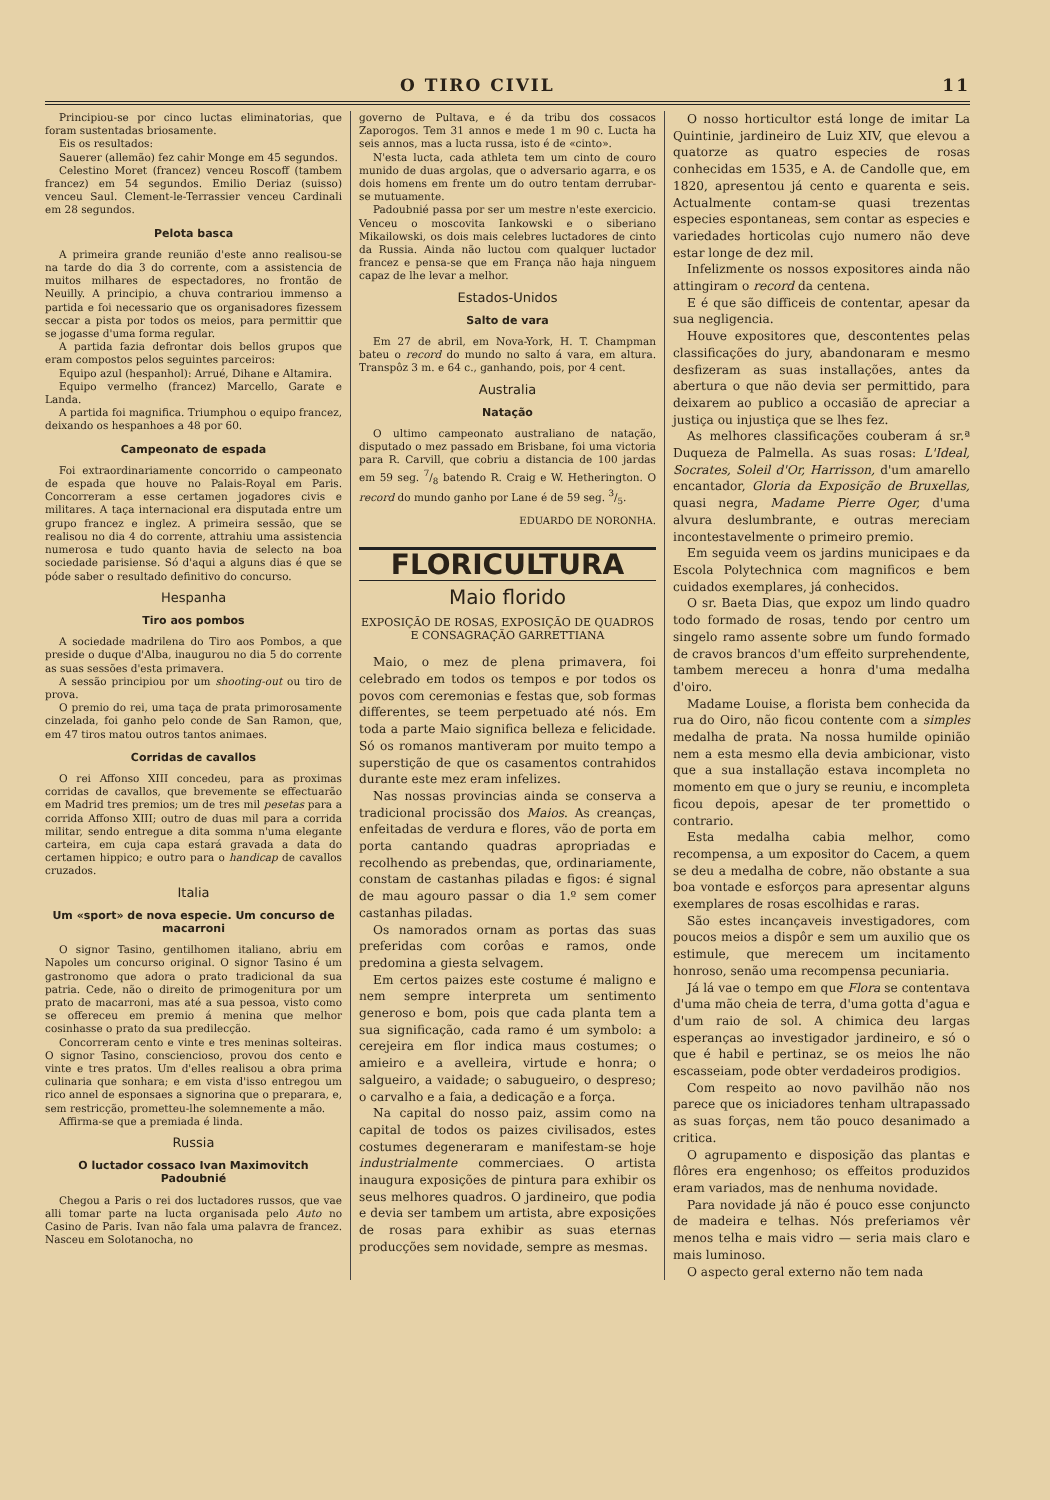O TIRO CIVIL 11
Principiou-se por cinco luctas eliminatorias, que foram sustentadas briosamente.
Eis os resultados:
Sauerer (allemão) fez cahir Monge em 45 segundos.
Celestino Moret (francez) venceu Roscoff (tambem francez) em 54 segundos. Emilio Deriaz (suisso) venceu Saul. Clement-le-Terrassier venceu Cardinali em 28 segundos.
Pelota basca
A primeira grande reunião d'este anno realisou-se na tarde do dia 3 do corrente, com a assistencia de muitos milhares de espectadores, no frontão de Neuilly. A principio, a chuva contrariou immenso a partida e foi necessario que os organisadores fizessem seccar a pista por todos os meios, para permittir que se jogasse d'uma forma regular.
A partida fazia defrontar dois bellos grupos que eram compostos pelos seguintes parceiros:
Equipo azul (hespanhol): Arrué, Dihane e Altamira.
Equipo vermelho (francez) Marcello, Garate e Landa.
A partida foi magnifica. Triumphou o equipo francez, deixando os hespanhoes a 48 por 60.
Campeonato de espada
Foi extraordinariamente concorrido o campeonato de espada que houve no Palais-Royal em Paris. Concorreram a esse certamen jogadores civis e militares. A taça internacional era disputada entre um grupo francez e inglez. A primeira sessão, que se realisou no dia 4 do corrente, attrahiu uma assistencia numerosa e tudo quanto havia de selecto na boa sociedade parisiense. Só d'aqui a alguns dias é que se póde saber o resultado definitivo do concurso.
Hespanha
Tiro aos pombos
A sociedade madrilena do Tiro aos Pombos, a que preside o duque d'Alba, inaugurou no dia 5 do corrente as suas sessões d'esta primavera.
A sessão principiou por um shooting-out ou tiro de prova.
O premio do rei, uma taça de prata primorosamente cinzelada, foi ganho pelo conde de San Ramon, que, em 47 tiros matou outros tantos animaes.
Corridas de cavallos
O rei Affonso XIII concedeu, para as proximas corridas de cavallos, que brevemente se effectuarão em Madrid tres premios; um de tres mil pesetas para a corrida Affonso XIII; outro de duas mil para a corrida militar, sendo entregue a dita somma n'uma elegante carteira, em cuja capa estará gravada a data do certamen hippico; e outro para o handicap de cavallos cruzados.
Italia
Um «sport» de nova especie. Um concurso de macarroni
O signor Tasino, gentilhomen italiano, abriu em Napoles um concurso original. O signor Tasino é um gastronomo que adora o prato tradicional da sua patria. Cede, não o direito de primogenitura por um prato de macarroni, mas até a sua pessoa, visto como se offereceu em premio á menina que melhor cosinhasse o prato da sua predilecção.
Concorreram cento e vinte e tres meninas solteiras. O signor Tasino, consciencioso, provou dos cento e vinte e tres pratos. Um d'elles realisou a obra prima culinaria que sonhara; e em vista d'isso entregou um rico annel de esponsaes a signorina que o preparara, e, sem restricção, prometteu-lhe solemnemente a mão.
Affirma-se que a premiada é linda.
Russia
O luctador cossaco Ivan Maximovitch Padoubnié
Chegou a Paris o rei dos luctadores russos, que vae alli tomar parte na lucta organisada pelo Auto no Casino de Paris. Ivan não fala uma palavra de francez. Nasceu em Solotanocha, no
governo de Pultava, e é da tribu dos cossacos Zaporogos. Tem 31 annos e mede 1 m 90 c. Lucta ha seis annos, mas a lucta russa, isto é de «cinto».
N'esta lucta, cada athleta tem um cinto de couro munido de duas argolas, que o adversario agarra, e os dois homens em frente um do outro tentam derrubar-se mutuamente.
Padoubnié passa por ser um mestre n'este exercicio. Venceu o moscovita Iankowski e o siberiano Mikailowski, os dois mais celebres luctadores de cinto da Russia. Ainda não luctou com qualquer luctador francez e pensa-se que em França não haja ninguem capaz de lhe levar a melhor.
Estados-Unidos
Salto de vara
Em 27 de abril, em Nova-York, H. T. Champman bateu o record do mundo no salto á vara, em altura. Transpôz 3 m. e 64 c., ganhando, pois, por 4 cent.
Australia
Natação
O ultimo campeonato australiano de natação, disputado o mez passado em Brisbane, foi uma victoria para R. Carvill, que cobriu a distancia de 100 jardas em 59 seg. 7/8 batendo R. Craig e W. Hetherington. O record do mundo ganho por Lane é de 59 seg. 3/5.
EDUARDO DE NORONHA.
FLORICULTURA
Maio florido
EXPOSIÇÃO DE ROSAS, EXPOSIÇÃO DE QUADROS E CONSAGRAÇÃO GARRETTIANA
Maio, o mez de plena primavera, foi celebrado em todos os tempos e por todos os povos com ceremonias e festas que, sob formas differentes, se teem perpetuado até nós. Em toda a parte Maio significa belleza e felicidade. Só os romanos mantiveram por muito tempo a superstição de que os casamentos contrahidos durante este mez eram infelizes.
Nas nossas provincias ainda se conserva a tradicional procissão dos Maios. As creanças, enfeitadas de verdura e flores, vão de porta em porta cantando quadras apropriadas e recolhendo as prebendas, que, ordinariamente, constam de castanhas piladas e figos: é signal de mau agouro passar o dia 1.º sem comer castanhas piladas.
Os namorados ornam as portas das suas preferidas com corôas e ramos, onde predomina a giesta selvagem.
Em certos paizes este costume é maligno e nem sempre interpreta um sentimento generoso e bom, pois que cada planta tem a sua significação, cada ramo é um symbolo: a cerejeira em flor indica maus costumes; o amieiro e a avelleira, virtude e honra; o salgueiro, a vaidade; o sabugueiro, o despreso; o carvalho e a faia, a dedicação e a força.
Na capital do nosso paiz, assim como na capital de todos os paizes civilisados, estes costumes degeneraram e manifestam-se hoje industrialmente commerciaes. O artista inaugura exposições de pintura para exhibir os seus melhores quadros. O jardineiro, que podia e devia ser tambem um artista, abre exposições de rosas para exhibir as suas eternas producções sem novidade, sempre as mesmas.
O nosso horticultor está longe de imitar La Quintinie, jardineiro de Luiz XIV, que elevou a quatorze as quatro especies de rosas conhecidas em 1535, e A. de Candolle que, em 1820, apresentou já cento e quarenta e seis. Actualmente contam-se quasi trezentas especies espontaneas, sem contar as especies e variedades horticolas cujo numero não deve estar longe de dez mil.
Infelizmente os nossos expositores ainda não attingiram o record da centena.
E é que são difficeis de contentar, apesar da sua negligencia.
Houve expositores que, descontentes pelas classificações do jury, abandonaram e mesmo desfizeram as suas installações, antes da abertura o que não devia ser permittido, para deixarem ao publico a occasião de apreciar a justiça ou injustiça que se lhes fez.
As melhores classificações couberam á sr.ª Duqueza de Palmella. As suas rosas: L'Ideal, Socrates, Soleil d'Or, Harrisson, d'um amarello encantador, Gloria da Exposição de Bruxellas, quasi negra, Madame Pierre Oger, d'uma alvura deslumbrante, e outras mereciam incontestavelmente o primeiro premio.
Em seguida veem os jardins municipaes e da Escola Polytechnica com magnificos e bem cuidados exemplares, já conhecidos.
O sr. Baeta Dias, que expoz um lindo quadro todo formado de rosas, tendo por centro um singelo ramo assente sobre um fundo formado de cravos brancos d'um effeito surprehendente, tambem mereceu a honra d'uma medalha d'oiro.
Madame Louise, a florista bem conhecida da rua do Oiro, não ficou contente com a simples medalha de prata. Na nossa humilde opinião nem a esta mesmo ella devia ambicionar, visto que a sua installação estava incompleta no momento em que o jury se reuniu, e incompleta ficou depois, apesar de ter promettido o contrario.
Esta medalha cabia melhor, como recompensa, a um expositor do Cacem, a quem se deu a medalha de cobre, não obstante a sua boa vontade e esforços para apresentar alguns exemplares de rosas escolhidas e raras.
São estes incançaveis investigadores, com poucos meios a dispôr e sem um auxilio que os estimule, que merecem um incitamento honroso, senão uma recompensa pecuniaria.
Já lá vae o tempo em que Flora se contentava d'uma mão cheia de terra, d'uma gotta d'agua e d'um raio de sol. A chimica deu largas esperanças ao investigador jardineiro, e só o que é habil e pertinaz, se os meios lhe não escasseiam, pode obter verdadeiros prodigios.
Com respeito ao novo pavilhão não nos parece que os iniciadores tenham ultrapassado as suas forças, nem tão pouco desanimado a critica.
O agrupamento e disposição das plantas e flôres era engenhoso; os effeitos produzidos eram variados, mas de nenhuma novidade.
Para novidade já não é pouco esse conjuncto de madeira e telhas. Nós preferiamos vêr menos telha e mais vidro — seria mais claro e mais luminoso.
O aspecto geral externo não tem nada